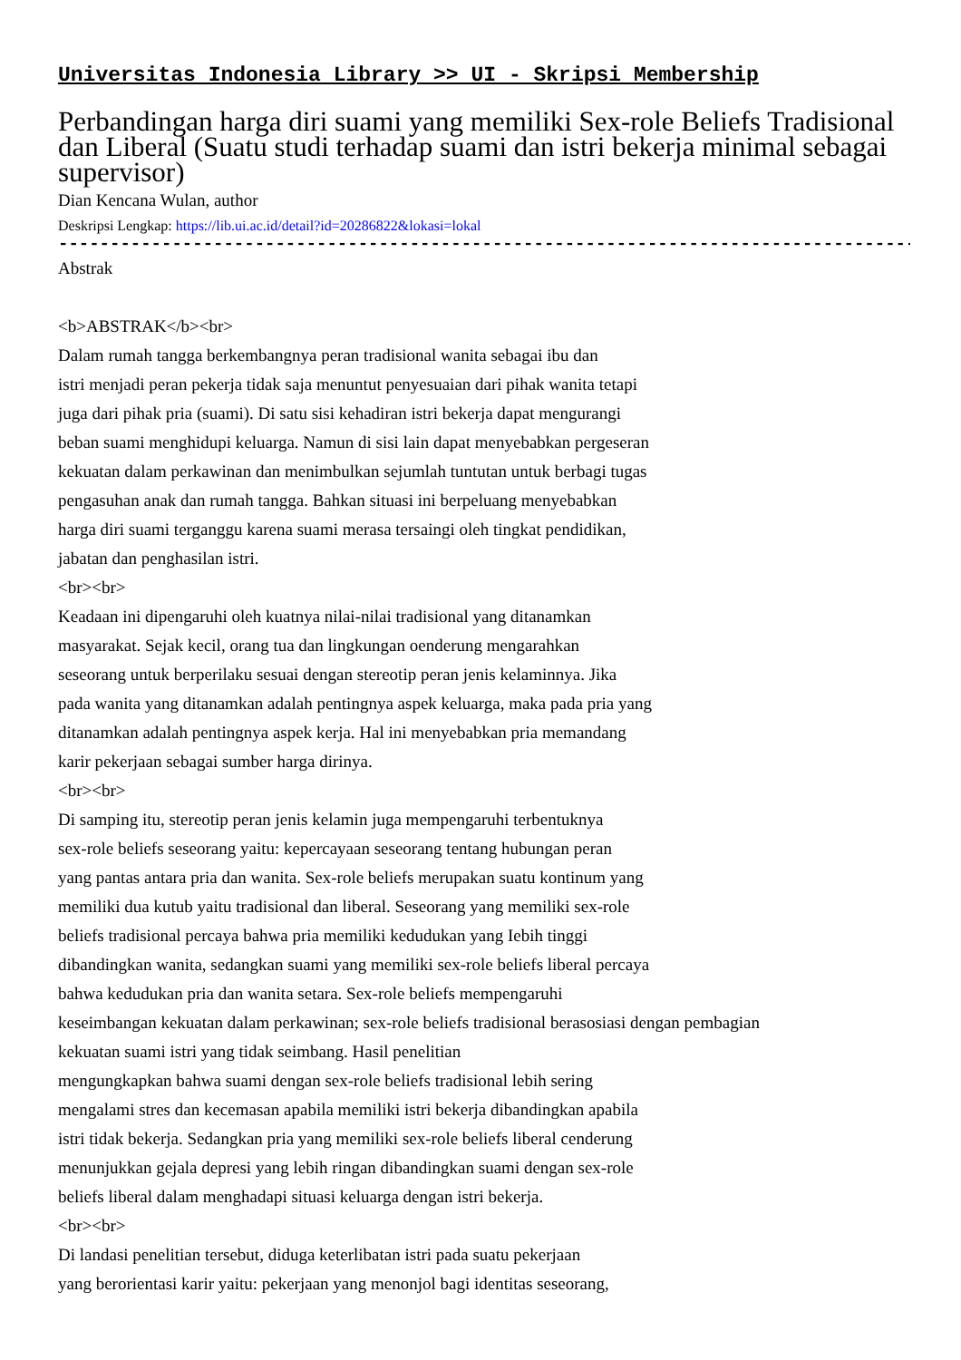Universitas Indonesia Library >> UI - Skripsi Membership
Perbandingan harga diri suami yang memiliki Sex-role Beliefs Tradisional dan Liberal (Suatu studi terhadap suami dan istri bekerja minimal sebagai supervisor)
Dian Kencana Wulan, author
Deskripsi Lengkap: https://lib.ui.ac.id/detail?id=20286822&lokasi=lokal
------------------------------------------------------------------------------------------
Abstrak
<b>ABSTRAK</b><br>
Dalam rumah tangga berkembangnya peran tradisional wanita sebagai ibu dan
istri menjadi peran pekerja tidak saja menuntut penyesuaian dari pihak wanita tetapi
juga dari pihak pria (suami). Di satu sisi kehadiran istri bekerja dapat mengurangi
beban suami menghidupi keluarga. Namun di sisi lain dapat menyebabkan pergeseran
kekuatan dalam perkawinan dan menimbulkan sejumlah tuntutan untuk berbagi tugas
pengasuhan anak dan rumah tangga. Bahkan situasi ini berpeluang menyebabkan
harga diri suami terganggu karena suami merasa tersaingi oleh tingkat pendidikan,
jabatan dan penghasilan istri.
<br><br>
Keadaan ini dipengaruhi oleh kuatnya nilai-nilai tradisional yang ditanamkan
masyarakat. Sejak kecil, orang tua dan lingkungan oenderung mengarahkan
seseorang untuk berperilaku sesuai dengan stereotip peran jenis kelaminnya. Jika
pada wanita yang ditanamkan adalah pentingnya aspek keluarga, maka pada pria yang
ditanamkan adalah pentingnya aspek kerja. Hal ini menyebabkan pria memandang
karir pekerjaan sebagai sumber harga dirinya.
<br><br>
Di samping itu, stereotip peran jenis kelamin juga mempengaruhi terbentuknya
sex-role beliefs seseorang yaitu: kepercayaan seseorang tentang hubungan peran
yang pantas antara pria dan wanita. Sex-role beliefs merupakan suatu kontinum yang
memiliki dua kutub yaitu tradisional dan liberal. Seseorang yang memiliki sex-role
beliefs tradisional percaya bahwa pria memiliki kedudukan yang Iebih tinggi
dibandingkan wanita, sedangkan suami yang memiliki sex-role beliefs liberal percaya
bahwa kedudukan pria dan wanita setara. Sex-role beliefs mempengaruhi
keseimbangan kekuatan dalam perkawinan; sex-role beliefs tradisional berasosiasi dengan pembagian
kekuatan suami istri yang tidak seimbang. Hasil penelitian
mengungkapkan bahwa suami dengan sex-role beliefs tradisional lebih sering
mengalami stres dan kecemasan apabila memiliki istri bekerja dibandingkan apabila
istri tidak bekerja. Sedangkan pria yang memiliki sex-role beliefs liberal cenderung
menunjukkan gejala depresi yang lebih ringan dibandingkan suami dengan sex-role
beliefs liberal dalam menghadapi situasi keluarga dengan istri bekerja.
<br><br>
Di landasi penelitian tersebut, diduga keterlibatan istri pada suatu pekerjaan
yang berorientasi karir yaitu: pekerjaan yang menonjol bagi identitas seseorang,